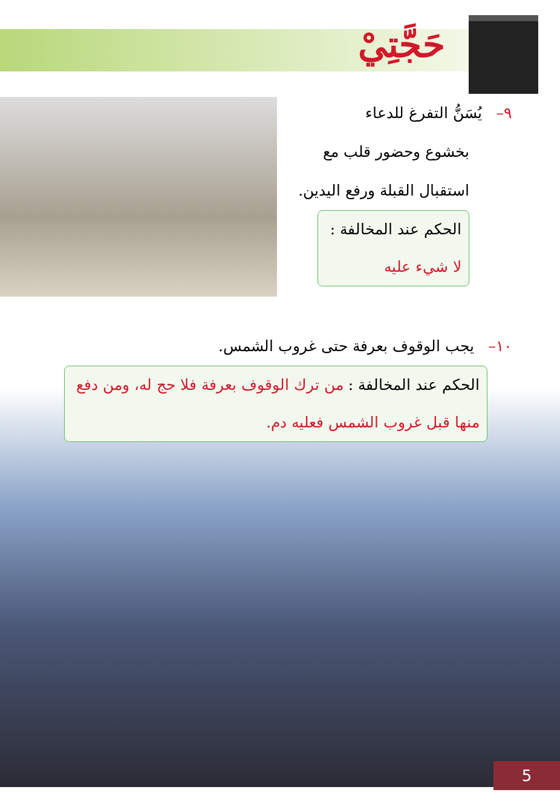حَجَّتِيْ
٩– يُسَنُّ التفرغ للدعاء
بخشوع وحضور قلب مع
استقبال القبلة ورفع اليدين.
الحكم عند المخالفة :
لا شيء عليه
١٠– يجب الوقوف بعرفة حتى غروب الشمس.
الحكم عند المخالفة : من ترك الوقوف بعرفة فلا حج له، ومن دفع منها قبل غروب الشمس فعليه دم.
5